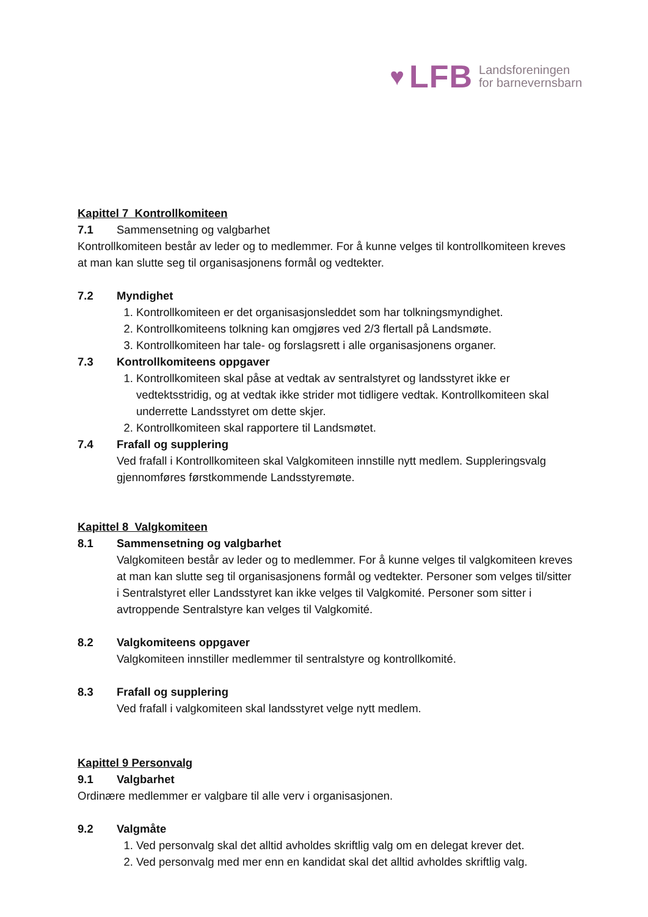♥ LFB Landsforeningen
for barnevernsbarn
Kapittel 7 Kontrollkomiteen
7.1 Sammensetning og valgbarhet
Kontrollkomiteen består av leder og to medlemmer. For å kunne velges til kontrollkomiteen kreves at man kan slutte seg til organisasjonens formål og vedtekter.
7.2 Myndighet
1. Kontrollkomiteen er det organisasjonsleddet som har tolkningsmyndighet.
2. Kontrollkomiteens tolkning kan omgjøres ved 2/3 flertall på Landsmøte.
3. Kontrollkomiteen har tale- og forslagsrett i alle organisasjonens organer.
7.3 Kontrollkomiteens oppgaver
1. Kontrollkomiteen skal påse at vedtak av sentralstyret og landsstyret ikke er vedtektsstridig, og at vedtak ikke strider mot tidligere vedtak. Kontrollkomiteen skal underrette Landsstyret om dette skjer.
2. Kontrollkomiteen skal rapportere til Landsmøtet.
7.4 Frafall og supplering
Ved frafall i Kontrollkomiteen skal Valgkomiteen innstille nytt medlem. Suppleringsvalg gjennomføres førstkommende Landsstyremøte.
Kapittel 8 Valgkomiteen
8.1 Sammensetning og valgbarhet
Valgkomiteen består av leder og to medlemmer. For å kunne velges til valgkomiteen kreves at man kan slutte seg til organisasjonens formål og vedtekter. Personer som velges til/sitter i Sentralstyret eller Landsstyret kan ikke velges til Valgkomité. Personer som sitter i avtroppende Sentralstyre kan velges til Valgkomité.
8.2 Valgkomiteens oppgaver
Valgkomiteen innstiller medlemmer til sentralstyre og kontrollkomité.
8.3 Frafall og supplering
Ved frafall i valgkomiteen skal landsstyret velge nytt medlem.
Kapittel 9 Personvalg
9.1 Valgbarhet
Ordinære medlemmer er valgbare til alle verv i organisasjonen.
9.2 Valgmåte
1. Ved personvalg skal det alltid avholdes skriftlig valg om en delegat krever det.
2. Ved personvalg med mer enn en kandidat skal det alltid avholdes skriftlig valg.